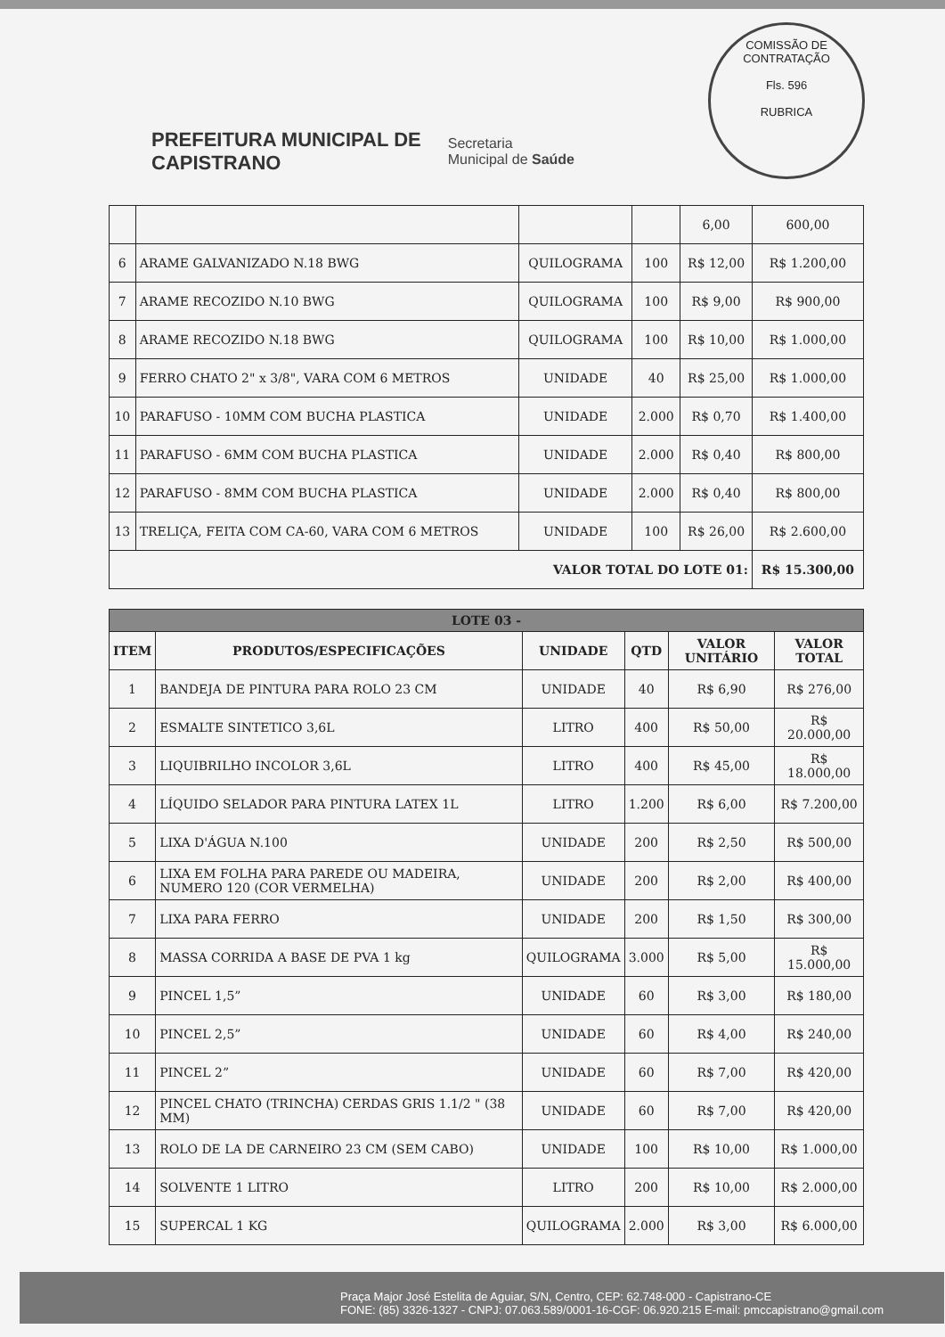COMISSÃO DE CONTRATAÇÃO
Fls. 596
RUBRICA
PREFEITURA MUNICIPAL DE
CAPISTRANO
Secretaria
Municipal de Saúde
| | | | | 6,00 | 600,00 |
| 6 | ARAME GALVANIZADO N.18 BWG | QUILOGRAMA | 100 | R$ 12,00 | R$ 1.200,00 |
| 7 | ARAME RECOZIDO N.10 BWG | QUILOGRAMA | 100 | R$ 9,00 | R$ 900,00 |
| 8 | ARAME RECOZIDO N.18 BWG | QUILOGRAMA | 100 | R$ 10,00 | R$ 1.000,00 |
| 9 | FERRO CHATO 2" x 3/8", VARA COM 6 METROS | UNIDADE | 40 | R$ 25,00 | R$ 1.000,00 |
| 10 | PARAFUSO - 10MM COM BUCHA PLASTICA | UNIDADE | 2.000 | R$ 0,70 | R$ 1.400,00 |
| 11 | PARAFUSO - 6MM COM BUCHA PLASTICA | UNIDADE | 2.000 | R$ 0,40 | R$ 800,00 |
| 12 | PARAFUSO - 8MM COM BUCHA PLASTICA | UNIDADE | 2.000 | R$ 0,40 | R$ 800,00 |
| 13 | TRELIÇA, FEITA COM CA-60, VARA COM 6 METROS | UNIDADE | 100 | R$ 26,00 | R$ 2.600,00 |
| VALOR TOTAL DO LOTE 01: | | | | | R$ 15.300,00 |
| LOTE 03 - | | | | | |
| --- | --- | --- | --- | --- | --- |
| ITEM | PRODUTOS/ESPECIFICAÇÕES | UNIDADE | QTD | VALOR UNITÁRIO | VALOR TOTAL |
| 1 | BANDEJA DE PINTURA PARA ROLO 23 CM | UNIDADE | 40 | R$ 6,90 | R$ 276,00 |
| 2 | ESMALTE SINTETICO 3,6L | LITRO | 400 | R$ 50,00 | R$ 20.000,00 |
| 3 | LIQUIBRILHO INCOLOR 3,6L | LITRO | 400 | R$ 45,00 | R$ 18.000,00 |
| 4 | LÍQUIDO SELADOR PARA PINTURA LATEX 1L | LITRO | 1.200 | R$ 6,00 | R$ 7.200,00 |
| 5 | LIXA D'ÁGUA N.100 | UNIDADE | 200 | R$ 2,50 | R$ 500,00 |
| 6 | LIXA EM FOLHA PARA PAREDE OU MADEIRA, NUMERO 120 (COR VERMELHA) | UNIDADE | 200 | R$ 2,00 | R$ 400,00 |
| 7 | LIXA PARA FERRO | UNIDADE | 200 | R$ 1,50 | R$ 300,00 |
| 8 | MASSA CORRIDA A BASE DE PVA 1 kg | QUILOGRAMA | 3.000 | R$ 5,00 | R$ 15.000,00 |
| 9 | PINCEL 1,5” | UNIDADE | 60 | R$ 3,00 | R$ 180,00 |
| 10 | PINCEL 2,5” | UNIDADE | 60 | R$ 4,00 | R$ 240,00 |
| 11 | PINCEL 2” | UNIDADE | 60 | R$ 7,00 | R$ 420,00 |
| 12 | PINCEL CHATO (TRINCHA) CERDAS GRIS 1.1/2 " (38 MM) | UNIDADE | 60 | R$ 7,00 | R$ 420,00 |
| 13 | ROLO DE LA DE CARNEIRO 23 CM (SEM CABO) | UNIDADE | 100 | R$ 10,00 | R$ 1.000,00 |
| 14 | SOLVENTE 1 LITRO | LITRO | 200 | R$ 10,00 | R$ 2.000,00 |
| 15 | SUPERCAL 1 KG | QUILOGRAMA | 2.000 | R$ 3,00 | R$ 6.000,00 |
Praça Major José Estelita de Aguiar, S/N, Centro, CEP: 62.748-000 - Capistrano-CE
FONE: (85) 3326-1327 - CNPJ: 07.063.589/0001-16-CGF: 06.920.215 E-mail: pmccapistrano@gmail.com